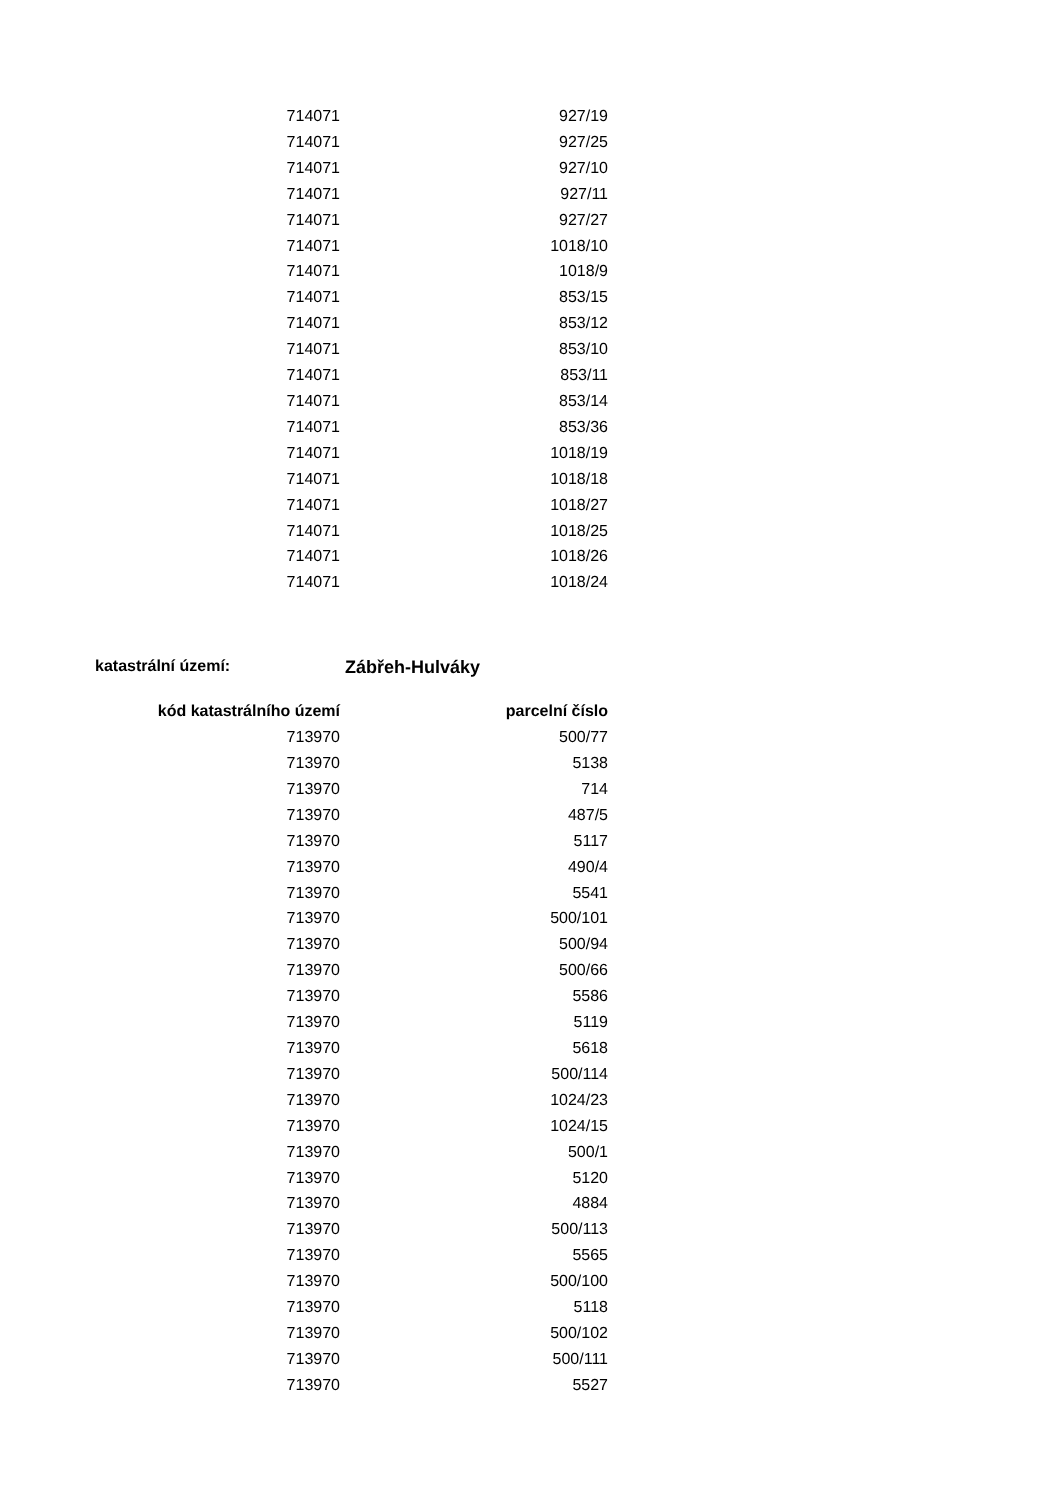| 714071 | 927/19 |
| 714071 | 927/25 |
| 714071 | 927/10 |
| 714071 | 927/11 |
| 714071 | 927/27 |
| 714071 | 1018/10 |
| 714071 | 1018/9 |
| 714071 | 853/15 |
| 714071 | 853/12 |
| 714071 | 853/10 |
| 714071 | 853/11 |
| 714071 | 853/14 |
| 714071 | 853/36 |
| 714071 | 1018/19 |
| 714071 | 1018/18 |
| 714071 | 1018/27 |
| 714071 | 1018/25 |
| 714071 | 1018/26 |
| 714071 | 1018/24 |
katastrální území: Zábřeh-Hulváky
| kód katastrálního území | parcelní číslo |
| --- | --- |
| 713970 | 500/77 |
| 713970 | 5138 |
| 713970 | 714 |
| 713970 | 487/5 |
| 713970 | 5117 |
| 713970 | 490/4 |
| 713970 | 5541 |
| 713970 | 500/101 |
| 713970 | 500/94 |
| 713970 | 500/66 |
| 713970 | 5586 |
| 713970 | 5119 |
| 713970 | 5618 |
| 713970 | 500/114 |
| 713970 | 1024/23 |
| 713970 | 1024/15 |
| 713970 | 500/1 |
| 713970 | 5120 |
| 713970 | 4884 |
| 713970 | 500/113 |
| 713970 | 5565 |
| 713970 | 500/100 |
| 713970 | 5118 |
| 713970 | 500/102 |
| 713970 | 500/111 |
| 713970 | 5527 |